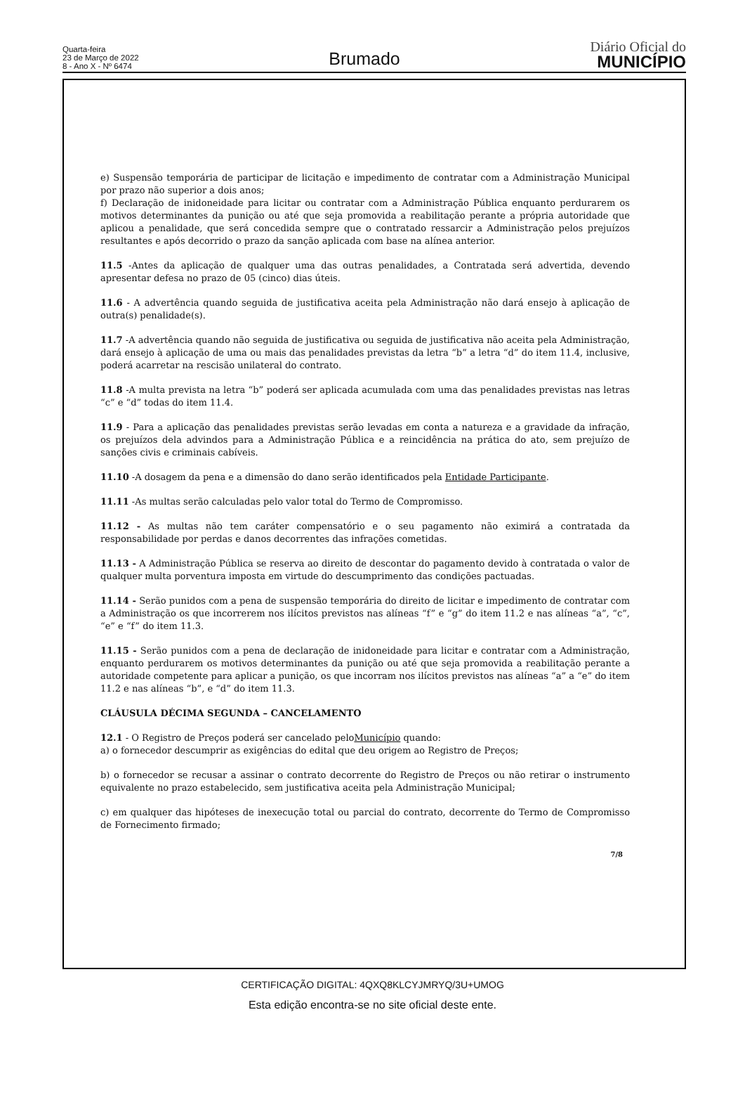Quarta-feira
23 de Março de 2022
8 - Ano X - Nº 6474
Brumado
Diário Oficial do
MUNICÍPIO
e) Suspensão temporária de participar de licitação e impedimento de contratar com a Administração Municipal por prazo não superior a dois anos;
f) Declaração de inidoneidade para licitar ou contratar com a Administração Pública enquanto perdurarem os motivos determinantes da punição ou até que seja promovida a reabilitação perante a própria autoridade que aplicou a penalidade, que será concedida sempre que o contratado ressarcir a Administração pelos prejuízos resultantes e após decorrido o prazo da sanção aplicada com base na alínea anterior.
11.5 -Antes da aplicação de qualquer uma das outras penalidades, a Contratada será advertida, devendo apresentar defesa no prazo de 05 (cinco) dias úteis.
11.6 - A advertência quando seguida de justificativa aceita pela Administração não dará ensejo à aplicação de outra(s) penalidade(s).
11.7 -A advertência quando não seguida de justificativa ou seguida de justificativa não aceita pela Administração, dará ensejo à aplicação de uma ou mais das penalidades previstas da letra “b” a letra “d” do item 11.4, inclusive, poderá acarretar na rescisão unilateral do contrato.
11.8 -A multa prevista na letra “b” poderá ser aplicada acumulada com uma das penalidades previstas nas letras “c” e “d” todas do item 11.4.
11.9 - Para a aplicação das penalidades previstas serão levadas em conta a natureza e a gravidade da infração, os prejuízos dela advindos para a Administração Pública e a reincidência na prática do ato, sem prejuízo de sanções civis e criminais cabíveis.
11.10 -A dosagem da pena e a dimensão do dano serão identificados pela Entidade Participante.
11.11 -As multas serão calculadas pelo valor total do Termo de Compromisso.
11.12 - As multas não tem caráter compensatório e o seu pagamento não eximirá a contratada da responsabilidade por perdas e danos decorrentes das infrações cometidas.
11.13 - A Administração Pública se reserva ao direito de descontar do pagamento devido à contratada o valor de qualquer multa porventura imposta em virtude do descumprimento das condições pactuadas.
11.14 - Serão punidos com a pena de suspensão temporária do direito de licitar e impedimento de contratar com a Administração os que incorrerem nos ilícitos previstos nas alíneas “f” e “g” do item 11.2 e nas alíneas “a”, “c”, “e” e “f” do item 11.3.
11.15 - Serão punidos com a pena de declaração de inidoneidade para licitar e contratar com a Administração, enquanto perdurarem os motivos determinantes da punição ou até que seja promovida a reabilitação perante a autoridade competente para aplicar a punição, os que incorram nos ilícitos previstos nas alíneas “a” a “e” do item 11.2 e nas alíneas “b”, e “d” do item 11.3.
CLÁUSULA DÉCIMA SEGUNDA – CANCELAMENTO
12.1 - O Registro de Preços poderá ser cancelado peloMunicípio quando:
a) o fornecedor descumprir as exigências do edital que deu origem ao Registro de Preços;
b) o fornecedor se recusar a assinar o contrato decorrente do Registro de Preços ou não retirar o instrumento equivalente no prazo estabelecido, sem justificativa aceita pela Administração Municipal;
c) em qualquer das hipóteses de inexecução total ou parcial do contrato, decorrente do Termo de Compromisso de Fornecimento firmado;
7/8
CERTIFICAÇÃO DIGITAL: 4QXQ8KLCYJMRYQ/3U+UMOG
Esta edição encontra-se no site oficial deste ente.